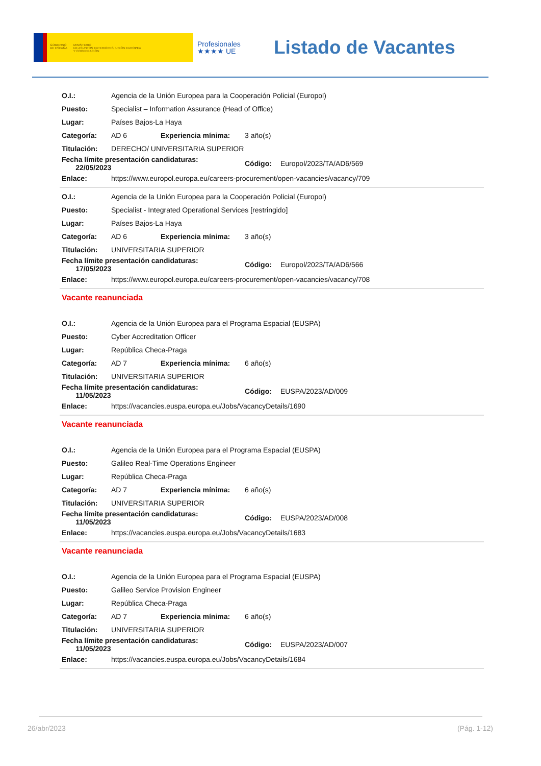GOBIERNO
DE ESPAÑA
MINISTERIO
DE ASUNTOS EXTERIORES, UNIÓN EUROPEA
Y COOPERACIÓN
Profesionales
★★★★ UE
Listado de Vacantes
| O.I.: | Agencia de la Unión Europea para la Cooperación Policial (Europol) | | | |
| Puesto: | Specialist – Information Assurance (Head of Office) | | | |
| Lugar: | Países Bajos-La Haya | | | |
| Categoría: | AD 6 | Experiencia mínima: | 3 año(s) | |
| Titulación: | DERECHO/ UNIVERSITARIA SUPERIOR | | | |
| Fecha límite presentación candidaturas: 22/05/2023 | | | Código: | Europol/2023/TA/AD6/569 |
| Enlace: | https://www.europol.europa.eu/careers-procurement/open-vacancies/vacancy/709 | | | |
| O.I.: | Agencia de la Unión Europea para la Cooperación Policial (Europol) | | | |
| Puesto: | Specialist - Integrated Operational Services [restringido] | | | |
| Lugar: | Países Bajos-La Haya | | | |
| Categoría: | AD 6 | Experiencia mínima: | 3 año(s) | |
| Titulación: | UNIVERSITARIA SUPERIOR | | | |
| Fecha límite presentación candidaturas: 17/05/2023 | | | Código: | Europol/2023/TA/AD6/566 |
| Enlace: | https://www.europol.europa.eu/careers-procurement/open-vacancies/vacancy/708 | | | |
Vacante reanunciada
| O.I.: | Agencia de la Unión Europea para el Programa Espacial (EUSPA) | | | |
| Puesto: | Cyber Accreditation Officer | | | |
| Lugar: | República Checa-Praga | | | |
| Categoría: | AD 7 | Experiencia mínima: | 6 año(s) | |
| Titulación: | UNIVERSITARIA SUPERIOR | | | |
| Fecha límite presentación candidaturas: 11/05/2023 | | | Código: | EUSPA/2023/AD/009 |
| Enlace: | https://vacancies.euspa.europa.eu/Jobs/VacancyDetails/1690 | | | |
Vacante reanunciada
| O.I.: | Agencia de la Unión Europea para el Programa Espacial (EUSPA) | | | |
| Puesto: | Galileo Real-Time Operations Engineer | | | |
| Lugar: | República Checa-Praga | | | |
| Categoría: | AD 7 | Experiencia mínima: | 6 año(s) | |
| Titulación: | UNIVERSITARIA SUPERIOR | | | |
| Fecha límite presentación candidaturas: 11/05/2023 | | | Código: | EUSPA/2023/AD/008 |
| Enlace: | https://vacancies.euspa.europa.eu/Jobs/VacancyDetails/1683 | | | |
Vacante reanunciada
| O.I.: | Agencia de la Unión Europea para el Programa Espacial (EUSPA) | | | |
| Puesto: | Galileo Service Provision Engineer | | | |
| Lugar: | República Checa-Praga | | | |
| Categoría: | AD 7 | Experiencia mínima: | 6 año(s) | |
| Titulación: | UNIVERSITARIA SUPERIOR | | | |
| Fecha límite presentación candidaturas: 11/05/2023 | | | Código: | EUSPA/2023/AD/007 |
| Enlace: | https://vacancies.euspa.europa.eu/Jobs/VacancyDetails/1684 | | | |
26/abr/2023 (Pág. 1-12)